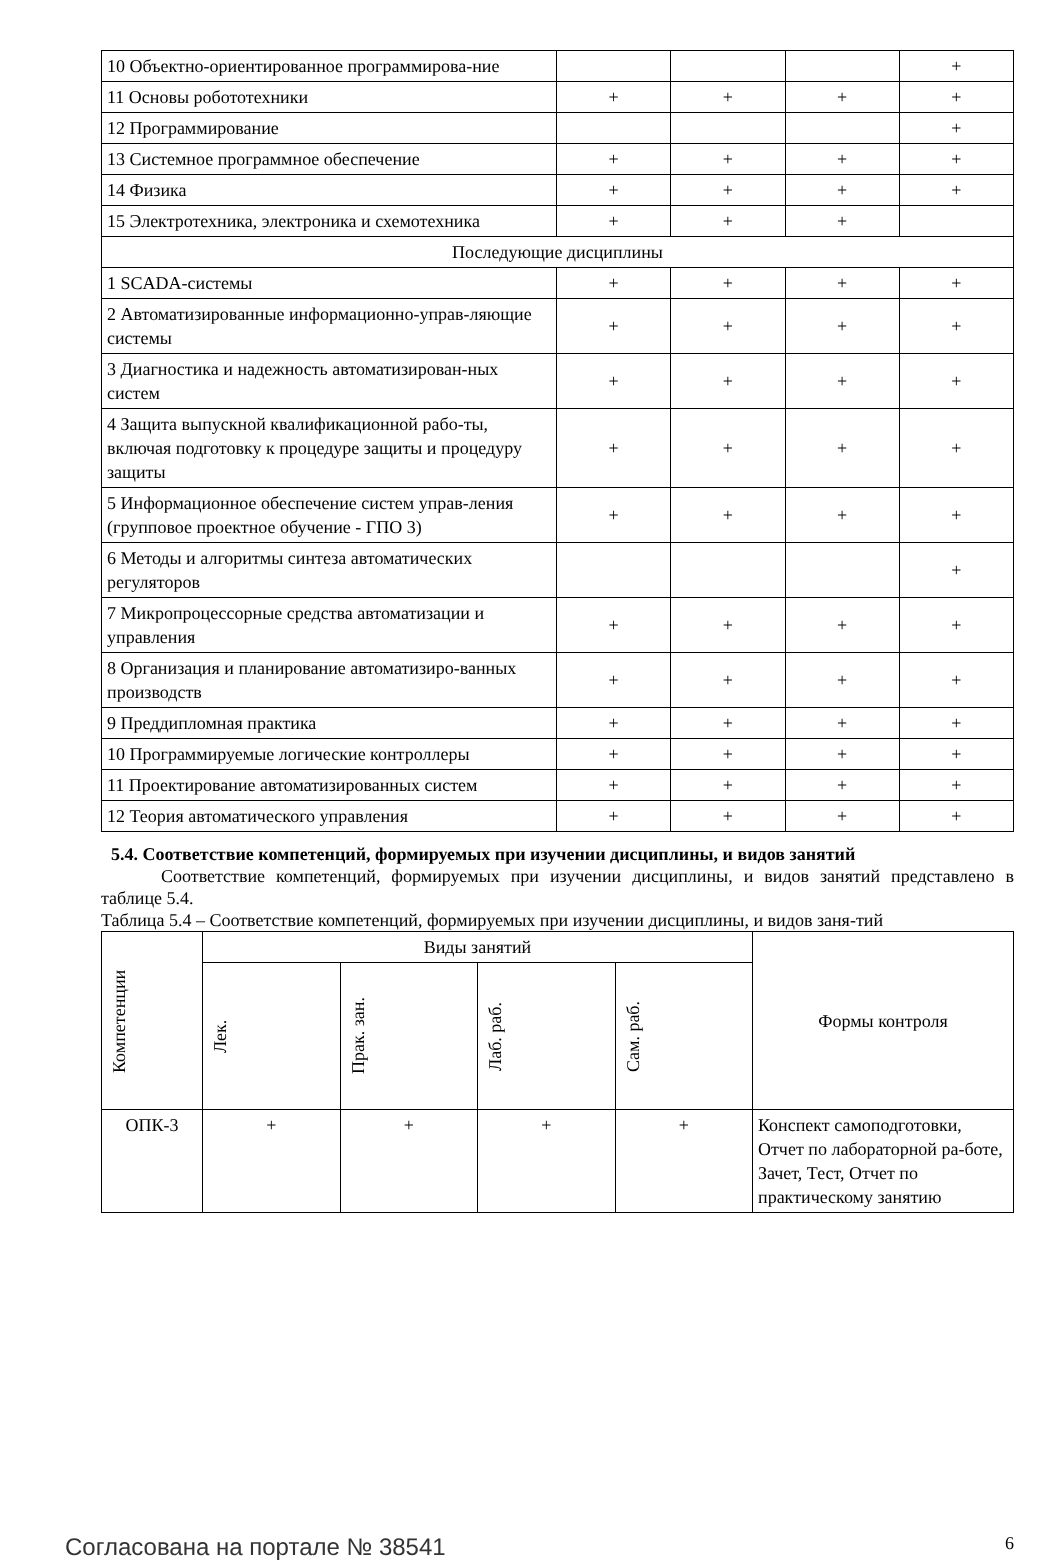| 10 Объектно-ориентированное программирова-ние | | | | + |
| 11 Основы робототехники | + | + | + | + |
| 12 Программирование | | | | + |
| 13 Системное программное обеспечение | + | + | + | + |
| 14 Физика | + | + | + | + |
| 15 Электротехника, электроника и схемотехника | + | + | + | |
| Последующие дисциплины | | | | |
| 1 SCADA-системы | + | + | + | + |
| 2 Автоматизированные информационно-управ-ляющие системы | + | + | + | + |
| 3 Диагностика и надежность автоматизирован-ных систем | + | + | + | + |
| 4 Защита выпускной квалификационной рабо-ты, включая подготовку к процедуре защиты и процедуру защиты | + | + | + | + |
| 5 Информационное обеспечение систем управ-ления (групповое проектное обучение - ГПО 3) | + | + | + | + |
| 6 Методы и алгоритмы синтеза автоматических регуляторов | | | | + |
| 7 Микропроцессорные средства автоматизации и управления | + | + | + | + |
| 8 Организация и планирование автоматизиро-ванных производств | + | + | + | + |
| 9 Преддипломная практика | + | + | + | + |
| 10 Программируемые логические контроллеры | + | + | + | + |
| 11 Проектирование автоматизированных систем | + | + | + | + |
| 12 Теория автоматического управления | + | + | + | + |
5.4. Соответствие компетенций, формируемых при изучении дисциплины, и видов занятий
Соответствие компетенций, формируемых при изучении дисциплины, и видов занятий представлено в таблице 5.4.
Таблица 5.4 – Соответствие компетенций, формируемых при изучении дисциплины, и видов заня-тий
| Компетенции | Виды занятий | | | | Формы контроля |
| --- | --- | --- | --- | --- | --- |
| | Лек. | Прак. зан. | Лаб. раб. | Сам. раб. | |
| ОПК-3 | + | + | + | + | Конспект самоподготовки, Отчет по лабораторной ра-боте, Зачет, Тест, Отчет по практическому занятию |
Согласована на портале № 38541 6